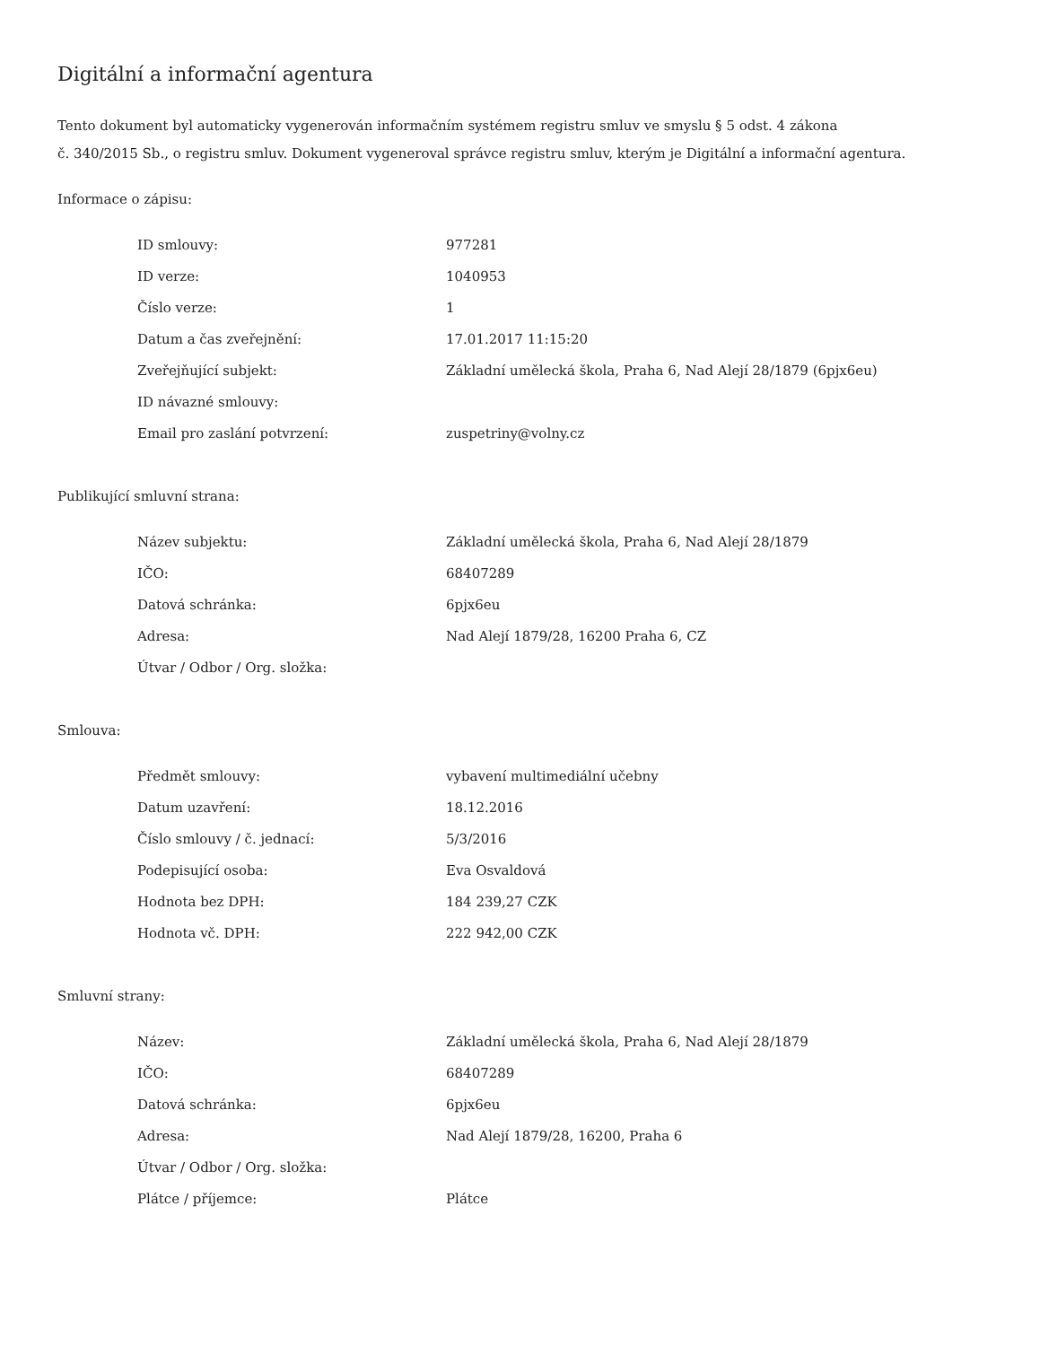Digitální a informační agentura
Tento dokument byl automaticky vygenerován informačním systémem registru smluv ve smyslu § 5 odst. 4 zákona
č. 340/2015 Sb., o registru smluv. Dokument vygeneroval správce registru smluv, kterým je Digitální a informační agentura.
Informace o zápisu:
| ID smlouvy: | 977281 |
| ID verze: | 1040953 |
| Číslo verze: | 1 |
| Datum a čas zveřejnění: | 17.01.2017 11:15:20 |
| Zveřejňující subjekt: | Základní umělecká škola, Praha 6, Nad Alejí 28/1879 (6pjx6eu) |
| ID návazné smlouvy: | |
| Email pro zaslání potvrzení: | zuspetriny@volny.cz |
Publikující smluvní strana:
| Název subjektu: | Základní umělecká škola, Praha 6, Nad Alejí 28/1879 |
| IČO: | 68407289 |
| Datová schránka: | 6pjx6eu |
| Adresa: | Nad Alejí 1879/28, 16200 Praha 6, CZ |
| Útvar / Odbor / Org. složka: | |
Smlouva:
| Předmět smlouvy: | vybavení multimediální učebny |
| Datum uzavření: | 18.12.2016 |
| Číslo smlouvy / č. jednací: | 5/3/2016 |
| Podepisující osoba: | Eva Osvaldová |
| Hodnota bez DPH: | 184 239,27 CZK |
| Hodnota vč. DPH: | 222 942,00 CZK |
Smluvní strany:
| Název: | Základní umělecká škola, Praha 6, Nad Alejí 28/1879 |
| IČO: | 68407289 |
| Datová schránka: | 6pjx6eu |
| Adresa: | Nad Alejí 1879/28, 16200, Praha 6 |
| Útvar / Odbor / Org. složka: | |
| Plátce / příjemce: | Plátce |